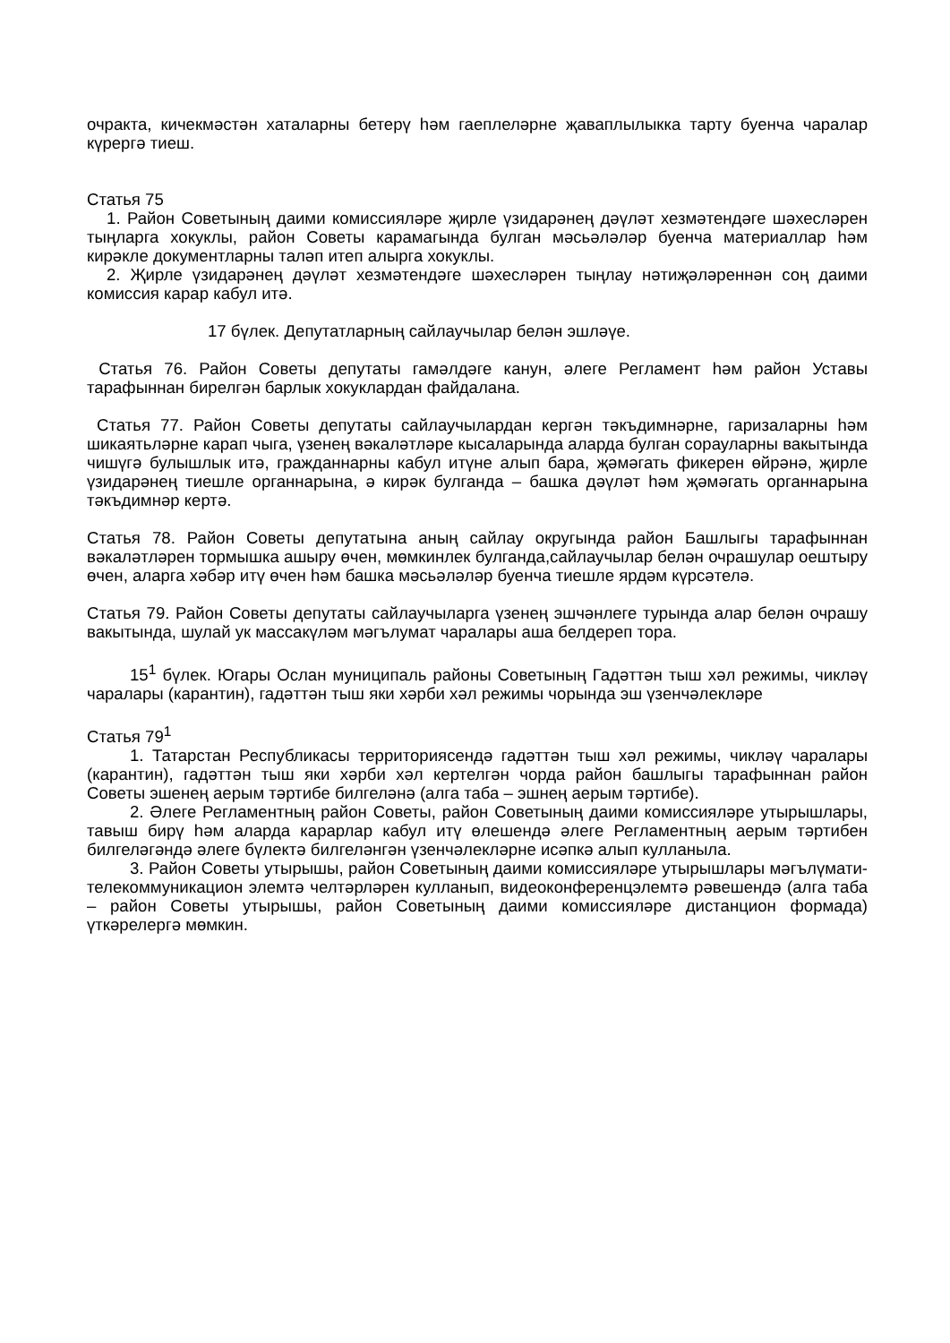очракта, кичекмәстән хаталарны бетерү һәм гаеплеләрне җаваплылыкка тарту буенча чаралар күрергә тиеш.
Статья 75
1. Район Советының даими комиссияләре җирле үзидарәнең дәүләт хезмәтендәге шәхесләрен тыңларга хокуклы, район Советы карамагында булган мәсьәләләр буенча материаллар һәм кирәкле документларны таләп итеп алырга хокуклы.
2. Җирле үзидарәнең дәүләт хезмәтендәге шәхесләрен тыңлау нәтиҗәләреннән соң даими комиссия карар кабул итә.
17 бүлек. Депутатларның сайлаучылар белән эшләүе.
Статья 76. Район Советы депутаты гамәлдәге канун, әлеге Регламент һәм район Уставы тарафыннан бирелгән барлык хокуклардан файдалана.
Статья 77. Район Советы депутаты сайлаучылардан кергән тәкъдимнәрне, гаризаларны һәм шикаятьләрне карап чыга, үзенең вәкаләтләре кысаларында аларда булган сорауларны вакытында чишүгә булышлык итә, гражданнарны кабул итүне алып бара, җәмәгать фикерен өйрәнә, җирле үзидарәнең тиешле органнарына, ә кирәк булганда – башка дәүләт һәм җәмәгать органнарына тәкъдимнәр кертә.
Статья 78. Район Советы депутатына аның сайлау округында район Башлыгы тарафыннан вәкаләтләрен тормышка ашыру өчен, мөмкинлек булганда,сайлаучылар белән очрашулар оештыру өчен, аларга хәбәр итү өчен һәм башка мәсьәләләр буенча тиешле ярдәм күрсәтелә.
Статья 79. Район Советы депутаты сайлаучыларга үзенең эшчәнлеге турында алар белән очрашу вакытында, шулай ук массакүләм мәгълумат чаралары аша белдереп тора.
15<sup>1</sup> бүлек. Югары Ослан муниципаль районы Советының Гадәттән тыш хәл режимы, чикләү чаралары (карантин), гадәттән тыш яки хәрби хәл режимы чорында эш үзенчәлекләре
Статья 79<sup>1</sup>
1. Татарстан Республикасы территориясендә гадәттән тыш хәл режимы, чикләү чаралары (карантин), гадәттән тыш яки хәрби хәл кертелгән чорда район башлыгы тарафыннан район Советы эшенең аерым тәртибе билгеләнә (алга таба – эшнең аерым тәртибе).
2. Әлеге Регламентның район Советы, район Советының даими комиссияләре утырышлары, тавыш бирү һәм аларда карарлар кабул итү өлешендә әлеге Регламентның аерым тәртибен билгеләгәндә әлеге бүлектә билгеләнгән үзенчәлекләрне исәпкә алып кулланыла.
3. Район Советы утырышы, район Советының даими комиссияләре утырышлары мәгълүмати-телекоммуникацион элемтә челтәрләрен кулланып, видеоконференцэлемтә рәвешендә (алга таба – район Советы утырышы, район Советының даими комиссияләре дистанцион формада) үткәрелергә мөмкин.